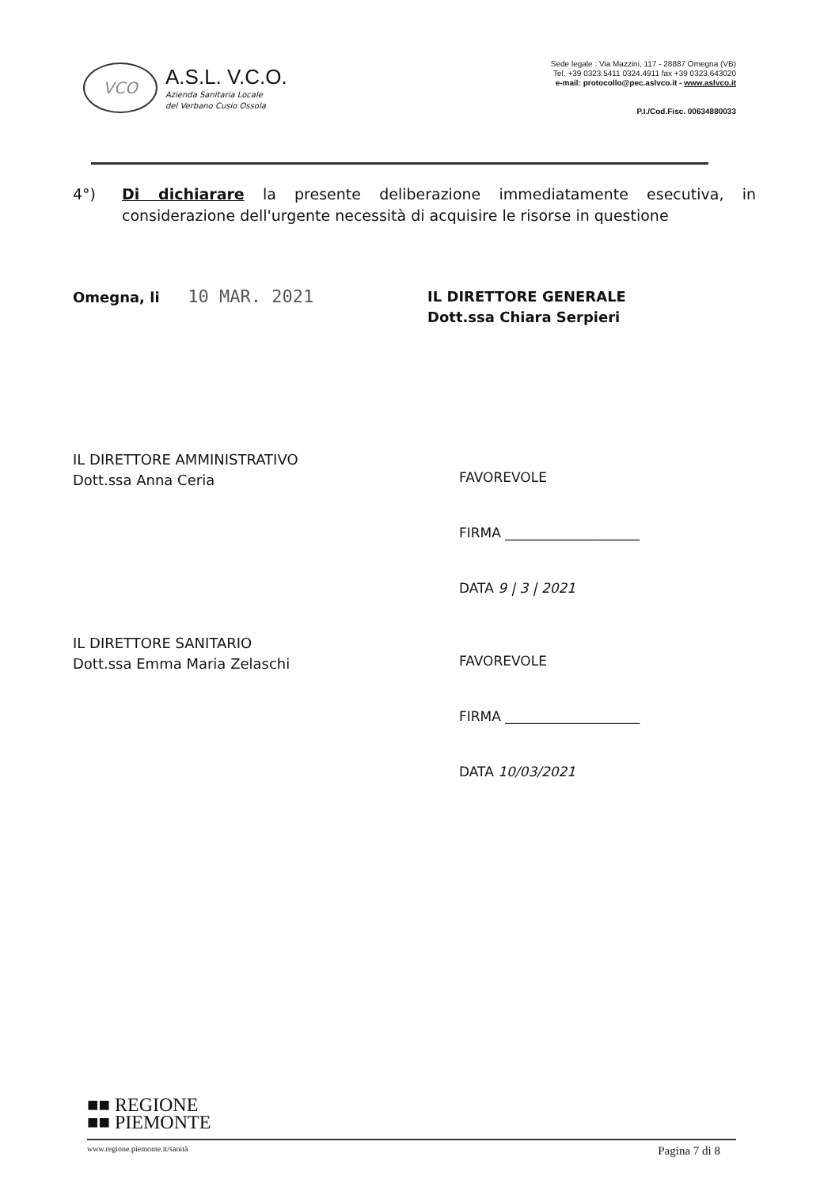VCO
A.S.L. V.C.O.
Azienda Sanitaria Locale
del Verbano Cusio Ossola
Sede legale : Via Mazzini, 117 - 28887 Omegna (VB)
Tel. +39 0323.5411 0324.4911 fax +39 0323.643020
e-mail: protocollo@pec.aslvco.it - www.aslvco.it
P.I./Cod.Fisc. 00634880033
4°) Di dichiarare la presente deliberazione immediatamente esecutiva, in considerazione dell'urgente necessità di acquisire le risorse in questione
Omegna, li 10 MAR. 2021
IL DIRETTORE GENERALE
Dott.ssa Chiara Serpieri
IL DIRETTORE AMMINISTRATIVO
Dott.ssa Anna Ceria
FAVOREVOLE
FIRMA ____________________
DATA 9 | 3 | 2021
IL DIRETTORE SANITARIO
Dott.ssa Emma Maria Zelaschi
FAVOREVOLE
FIRMA ____________________
DATA 10/03/2021
■■ REGIONE
■■ PIEMONTE
www.regione.piemonte.it/sanità Pagina 7 di 8